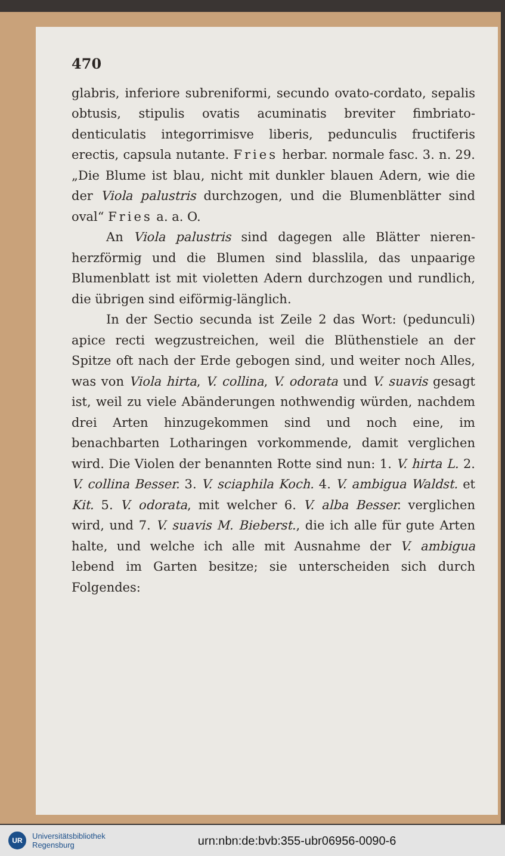470
glabris, inferiore subreniformi, secundo ovato-cordato, sepalis obtusis, stipulis ovatis acuminatis breviter fimbriato-denticulatis integorrimisve liberis, pedunculis fructiferis erectis, capsula nutante. Fries herbar. normale fasc. 3. n. 29. „Die Blume ist blau, nicht mit dunkler blauen Adern, wie die der Viola palustris durchzogen, und die Blumenblätter sind oval“ Fries a. a. O.
An Viola palustris sind dagegen alle Blätter nieren-herzförmig und die Blumen sind blasslila, das unpaarige Blumenblatt ist mit violetten Adern durchzogen und rundlich, die übrigen sind eiförmig-länglich.
In der Sectio secunda ist Zeile 2 das Wort: (pedunculi) apice recti wegzustreichen, weil die Blüthenstiele an der Spitze oft nach der Erde gebogen sind, und weiter noch Alles, was von Viola hirta, V. collina, V. odorata und V. suavis gesagt ist, weil zu viele Abänderungen nothwendig würden, nachdem drei Arten hinzugekommen sind und noch eine, im benachbarten Lotharingen vorkommende, damit verglichen wird. Die Violen der benannten Rotte sind nun: 1. V. hirta L. 2. V. collina Besser. 3. V. sciaphila Koch. 4. V. ambigua Waldst. et Kit. 5. V. odorata, mit welcher 6. V. alba Besser. verglichen wird, und 7. V. suavis M. Bieberst., die ich alle für gute Arten halte, und welche ich alle mit Ausnahme der V. ambigua lebend im Garten besitze; sie unterscheiden sich durch Folgendes:
UR
Universitätsbibliothek
Regensburg
urn:nbn:de:bvb:355-ubr06956-0090-6